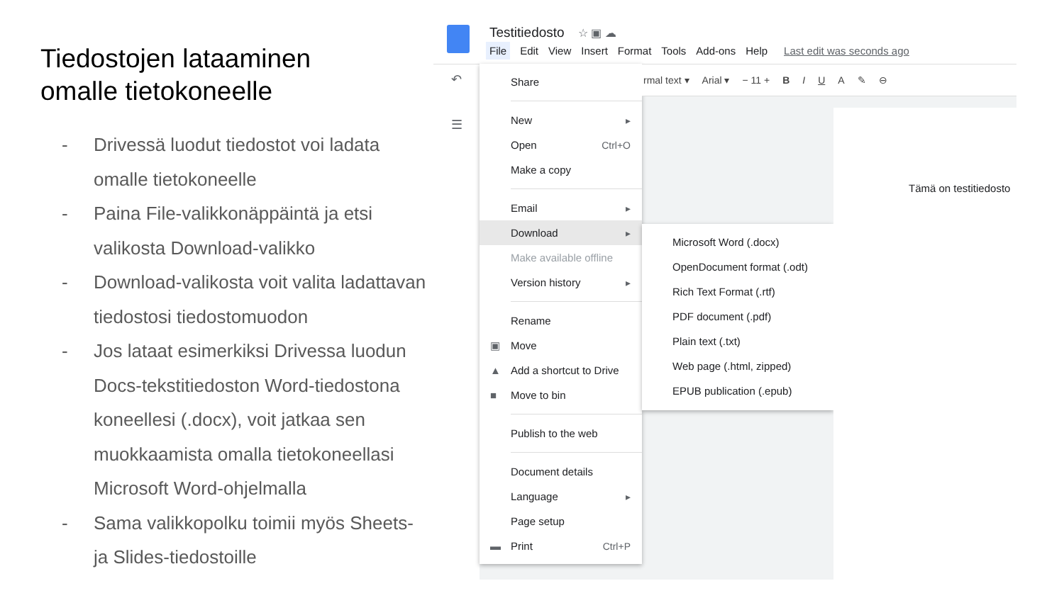Tiedostojen lataaminen
omalle tietokoneelle
- Drivessä luodut tiedostot voi ladata omalle tietokoneelle
- Paina File-valikkonäppäintä ja etsi valikosta Download-valikko
- Download-valikosta voit valita ladattavan tiedostosi tiedostomuodon
- Jos lataat esimerkiksi Drivessa luodun Docs-tekstitiedoston Word-tiedostona koneellesi (.docx), voit jatkaa sen muokkaamista omalla tietokoneellasi Microsoft Word-ohjelmalla
- Sama valikkopolku toimii myös Sheets- ja Slides-tiedostoille
Testitiedosto ☆ ▣ ☁
File Edit View Insert Format Tools Add-ons Help Last edit was seconds ago
↶
☰
Share
New ▸
Open Ctrl+O
Make a copy
Email ▸
Download ▸
Make available offline
Version history ▸
Rename
▣ Move
▲ Add a shortcut to Drive
■ Move to bin
Publish to the web
Document details
Language ▸
Page setup
▬ Print Ctrl+P
rmal text ▾ Arial ▾ − 11 + B I U A ✎ ⊖
Microsoft Word (.docx)
OpenDocument format (.odt)
Rich Text Format (.rtf)
PDF document (.pdf)
Plain text (.txt)
Web page (.html, zipped)
EPUB publication (.epub)
Tämä on testitiedosto